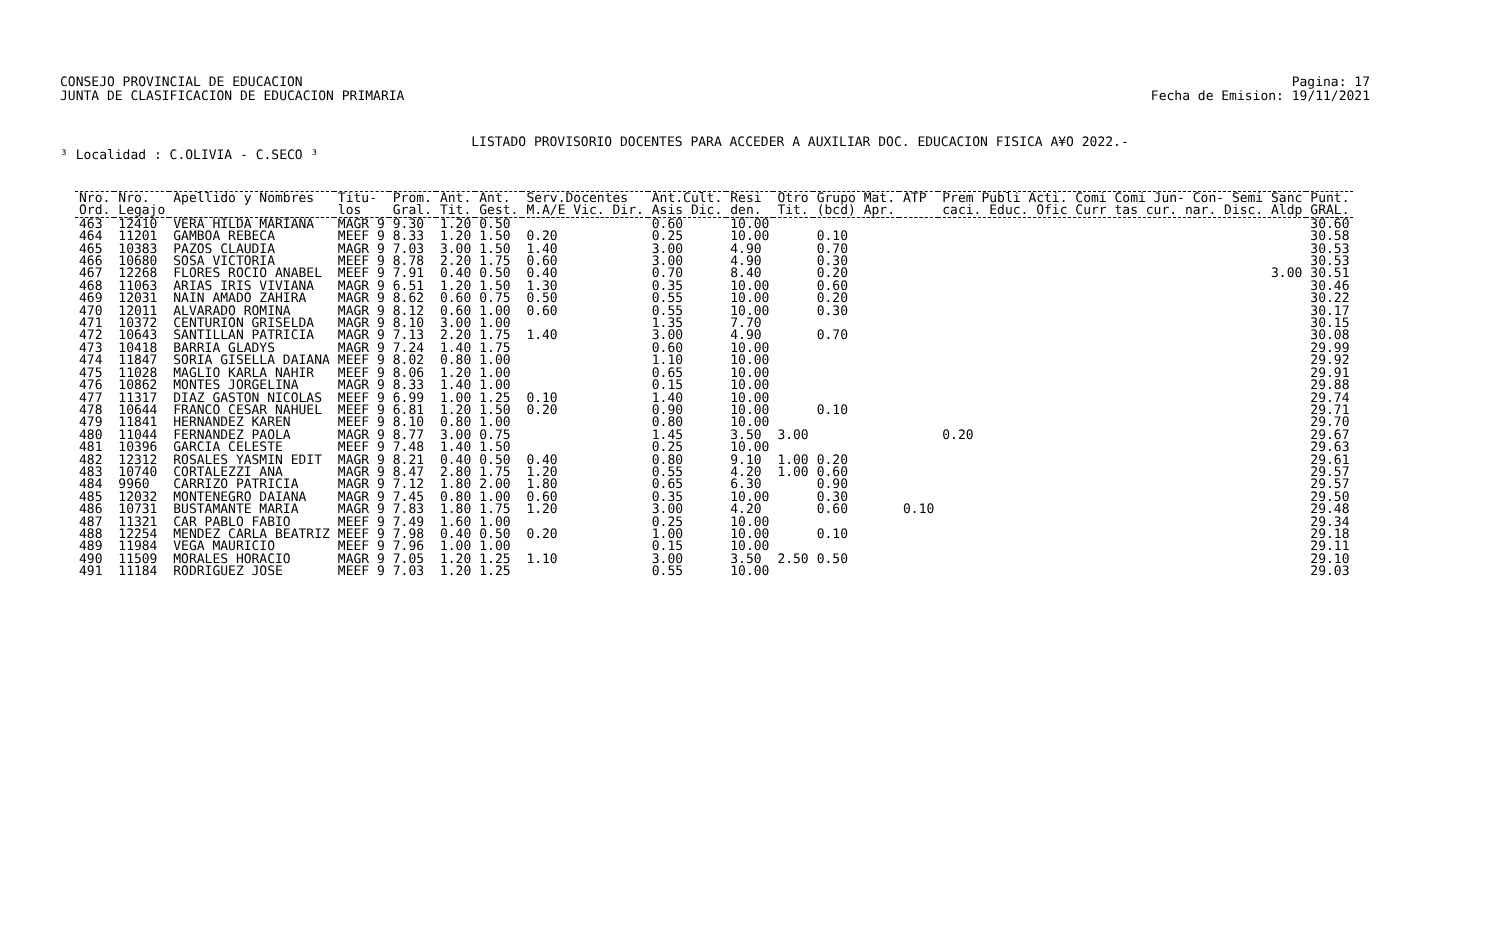CONSEJO PROVINCIAL DE EDUCACION
JUNTA DE CLASIFICACION DE EDUCACION PRIMARIA
Pagina: 17
Fecha de Emision: 19/11/2021
LISTADO PROVISORIO DOCENTES PARA ACCEDER A AUXILIAR DOC. EDUCACION FISICA A¥O 2022.-
³ Localidad : C.OLIVIA - C.SECO ³
| Nro. Ord. | Nro. Legajo | Apellido y Nombres | Titu- los | Prom. Gral. | Ant. Tit. | Ant. Gest. | Serv.Docentes M.A/E Vic. Dir. | Ant.Cult. Asis Dic. | Resi den. | Otro Tit. | Grupo Mat. (bcd) Apr. | ATP | Prem Publi Acti. Comi Comi Jun- Con- Semi Sanc caci. Educ. Ofic Curr tas cur. nar. Disc. Aldp | Punt. GRAL. |
| --- | --- | --- | --- | --- | --- | --- | --- | --- | --- | --- | --- | --- | --- | --- |
| 463 | 12410 | VERA HILDA MARIANA | MAGR 9 | 9.30 | 1.20 | 0.50 | | 0.60 | 10.00 | | | | | 30.60 |
| 464 | 11201 | GAMBOA REBECA | MEEF 9 | 8.33 | 1.20 | 1.50 | 0.20 | 0.25 | 10.00 | | 0.10 | | | 30.58 |
| 465 | 10383 | PAZOS CLAUDIA | MAGR 9 | 7.03 | 3.00 | 1.50 | 1.40 | 3.00 | 4.90 | | 0.70 | | | 30.53 |
| 466 | 10680 | SOSA VICTORIA | MEEF 9 | 8.78 | 2.20 | 1.75 | 0.60 | 3.00 | 4.90 | | 0.30 | | | 30.53 |
| 467 | 12268 | FLORES ROCIO ANABEL | MEEF 9 | 7.91 | 0.40 | 0.50 | 0.40 | 0.70 | 8.40 | | 0.20 | | 3.00 | 30.51 |
| 468 | 11063 | ARIAS IRIS VIVIANA | MAGR 9 | 6.51 | 1.20 | 1.50 | 1.30 | 0.35 | 10.00 | | 0.60 | | | 30.46 |
| 469 | 12031 | NAIN AMADO ZAHIRA | MAGR 9 | 8.62 | 0.60 | 0.75 | 0.50 | 0.55 | 10.00 | | 0.20 | | | 30.22 |
| 470 | 12011 | ALVARADO ROMINA | MAGR 9 | 8.12 | 0.60 | 1.00 | 0.60 | 0.55 | 10.00 | | 0.30 | | | 30.17 |
| 471 | 10372 | CENTURION GRISELDA | MAGR 9 | 8.10 | 3.00 | 1.00 | | 1.35 | 7.70 | | | | | 30.15 |
| 472 | 10643 | SANTILLAN PATRICIA | MAGR 9 | 7.13 | 2.20 | 1.75 | 1.40 | 3.00 | 4.90 | | 0.70 | | | 30.08 |
| 473 | 10418 | BARRIA GLADYS | MAGR 9 | 7.24 | 1.40 | 1.75 | | 0.60 | 10.00 | | | | | 29.99 |
| 474 | 11847 | SORIA GISELLA DAIANA | MEEF 9 | 8.02 | 0.80 | 1.00 | | 1.10 | 10.00 | | | | | 29.92 |
| 475 | 11028 | MAGLIO KARLA NAHIR | MEEF 9 | 8.06 | 1.20 | 1.00 | | 0.65 | 10.00 | | | | | 29.91 |
| 476 | 10862 | MONTES JORGELINA | MAGR 9 | 8.33 | 1.40 | 1.00 | | 0.15 | 10.00 | | | | | 29.88 |
| 477 | 11317 | DIAZ GASTON NICOLAS | MEEF 9 | 6.99 | 1.00 | 1.25 | 0.10 | 1.40 | 10.00 | | | | | 29.74 |
| 478 | 10644 | FRANCO CESAR NAHUEL | MEEF 9 | 6.81 | 1.20 | 1.50 | 0.20 | 0.90 | 10.00 | | 0.10 | | | 29.71 |
| 479 | 11841 | HERNANDEZ KAREN | MEEF 9 | 8.10 | 0.80 | 1.00 | | 0.80 | 10.00 | | | | | 29.70 |
| 480 | 11044 | FERNANDEZ PAOLA | MAGR 9 | 8.77 | 3.00 | 0.75 | | 1.45 | 3.50 | 3.00 | | | 0.20 | 29.67 |
| 481 | 10396 | GARCIA CELESTE | MEEF 9 | 7.48 | 1.40 | 1.50 | | 0.25 | 10.00 | | | | | 29.63 |
| 482 | 12312 | ROSALES YASMIN EDIT | MAGR 9 | 8.21 | 0.40 | 0.50 | 0.40 | 0.80 | 9.10 | 1.00 | 0.20 | | | 29.61 |
| 483 | 10740 | CORTALEZZI ANA | MAGR 9 | 8.47 | 2.80 | 1.75 | 1.20 | 0.55 | 4.20 | 1.00 | 0.60 | | | 29.57 |
| 484 | 9960 | CARRIZO PATRICIA | MAGR 9 | 7.12 | 1.80 | 2.00 | 1.80 | 0.65 | 6.30 | | 0.90 | | | 29.57 |
| 485 | 12032 | MONTENEGRO DAIANA | MAGR 9 | 7.45 | 0.80 | 1.00 | 0.60 | 0.35 | 10.00 | | 0.30 | | | 29.50 |
| 486 | 10731 | BUSTAMANTE MARIA | MAGR 9 | 7.83 | 1.80 | 1.75 | 1.20 | 3.00 | 4.20 | | 0.60 | 0.10 | | 29.48 |
| 487 | 11321 | CAR PABLO FABIO | MEEF 9 | 7.49 | 1.60 | 1.00 | | 0.25 | 10.00 | | | | | 29.34 |
| 488 | 12254 | MENDEZ CARLA BEATRIZ | MEEF 9 | 7.98 | 0.40 | 0.50 | 0.20 | 1.00 | 10.00 | | 0.10 | | | 29.18 |
| 489 | 11984 | VEGA MAURICIO | MEEF 9 | 7.96 | 1.00 | 1.00 | | 0.15 | 10.00 | | | | | 29.11 |
| 490 | 11509 | MORALES HORACIO | MAGR 9 | 7.05 | 1.20 | 1.25 | 1.10 | 3.00 | 3.50 | 2.50 | 0.50 | | | 29.10 |
| 491 | 11184 | RODRIGUEZ JOSE | MEEF 9 | 7.03 | 1.20 | 1.25 | | 0.55 | 10.00 | | | | | 29.03 |